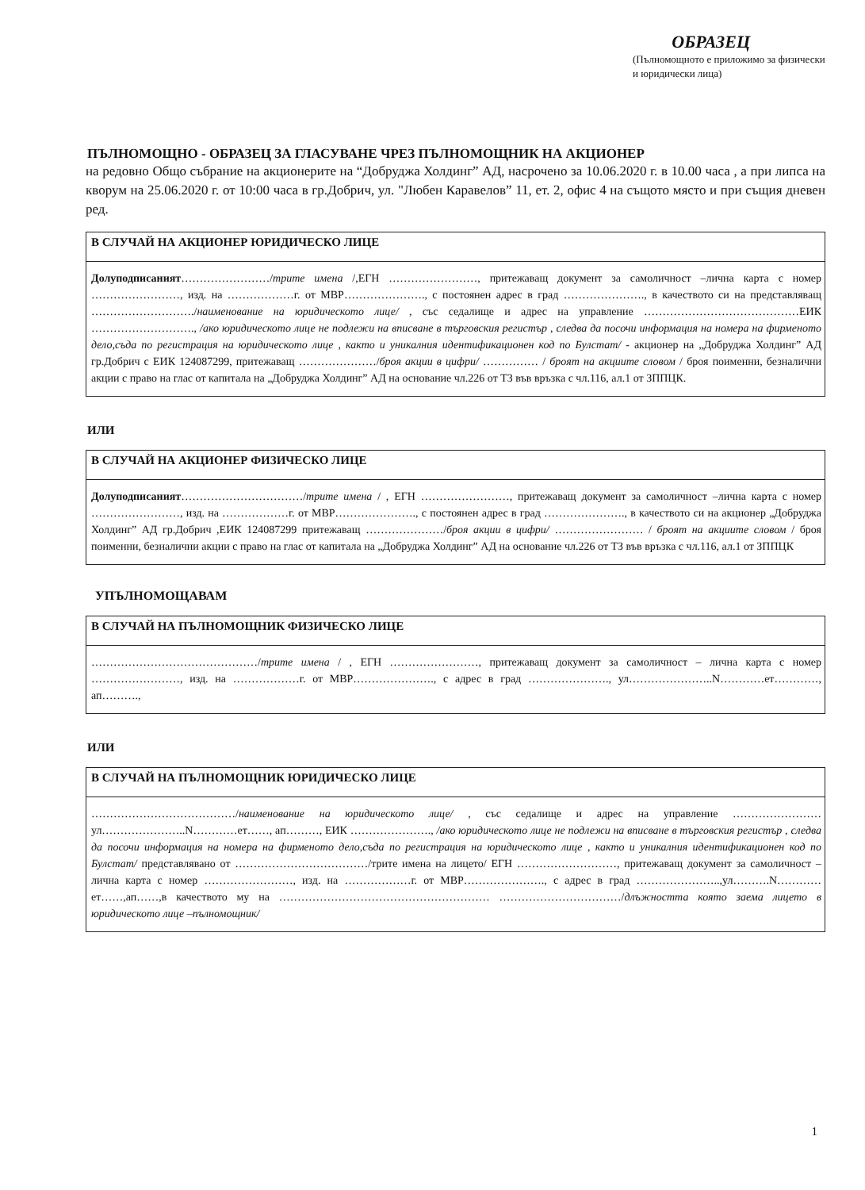ОБРАЗЕЦ
(Пълномощното е приложимо за физически и юридически лица)
ПЪЛНОМОЩНО - ОБРАЗЕЦ ЗА ГЛАСУВАНЕ ЧРЕЗ ПЪЛНОМОЩНИК НА АКЦИОНЕР
на редовно Общо събрание на акционерите на “Добруджа Холдинг” АД, насрочено за 10.06.2020 г. в 10.00 часа , а при липса на кворум на 25.06.2020 г. от 10:00 часа в гр.Добрич, ул. "Любен Каравелов” 11, ет. 2, офис 4 на същото място и при същия дневен ред.
В СЛУЧАЙ НА АКЦИОНЕР ЮРИДИЧЕСКО ЛИЦЕ
Долуподписаният……………………/трите имена /,ЕГН ……………………, притежаващ документ за самоличност –лична карта с номер ……………………, изд. на ………………г. от МВР…………………., с постоянен адрес в град …………………., в качеството си на представляващ ………………………./наименование на юридическото лице/ , със седалище и адрес на управление ……………………………………ЕИК ………………………., /ако юридическото лице не подлежи на вписване в търговския регистър , следва да посочи информация на номера на фирменото дело,съда по регистрация на юридическото лице , както и уникалния идентификационен код по Булстат/ - акционер на „Добруджа Холдинг” АД гр.Добрич с ЕИК 124087299, притежаващ …………………/броя акции в цифри/ …………… / броят на акциите словом / броя поименни, безналични акции с право на глас от капитала на „Добруджа Холдинг” АД на основание чл.226 от ТЗ във връзка с чл.116, ал.1 от ЗППЦК.
ИЛИ
В СЛУЧАЙ НА АКЦИОНЕР ФИЗИЧЕСКО ЛИЦЕ
Долуподписаният……………………………/трите имена / , ЕГН ……………………, притежаващ документ за самоличност –лична карта с номер ……………………, изд. на ………………г. от МВР…………………., с постоянен адрес в град …………………., в качеството си на акционер „Добруджа Холдинг” АД гр.Добрич ,ЕИК 124087299 притежаващ …………………/броя акции в цифри/ …………………… / броят на акциите словом / броя поименни, безналични акции с право на глас от капитала на „Добруджа Холдинг” АД на основание чл.226 от ТЗ във връзка с чл.116, ал.1 от ЗППЦК
УПЪЛНОМОЩАВАМ
В СЛУЧАЙ НА ПЪЛНОМОЩНИК ФИЗИЧЕСКО ЛИЦЕ
………………………………………/трите имена / , ЕГН ……………………, притежаващ документ за самоличност – лична карта с номер ……………………, изд. на ………………г. от МВР…………………., с адрес в град …………………., ул…………………..N…………ет…………, ап……….,
ИЛИ
В СЛУЧАЙ НА ПЪЛНОМОЩНИК ЮРИДИЧЕСКО ЛИЦЕ
…………………………………/наименование на юридическото лице/ , със седалище и адрес на управление …………………… ул…………………..N…………ет……, ап………, ЕИК …………………., /ако юридическото лице не подлежи на вписване в търговския регистър , следва да посочи информация на номера на фирменото дело,съда по регистрация на юридическото лице , както и уникалния идентификационен код по Булстат/ представлявано от ………………………………/трите имена на лицето/ ЕГН ………………………, притежаващ документ за самоличност –лична карта с номер ……………………, изд. на ………………г. от МВР…………………., с адрес в град …………………..,ул……….N…………ет……,ап……,в качеството му на ………………………………………………… ……………………………/длъжността която заема лицето в юридическото лице –пълномощник/
1